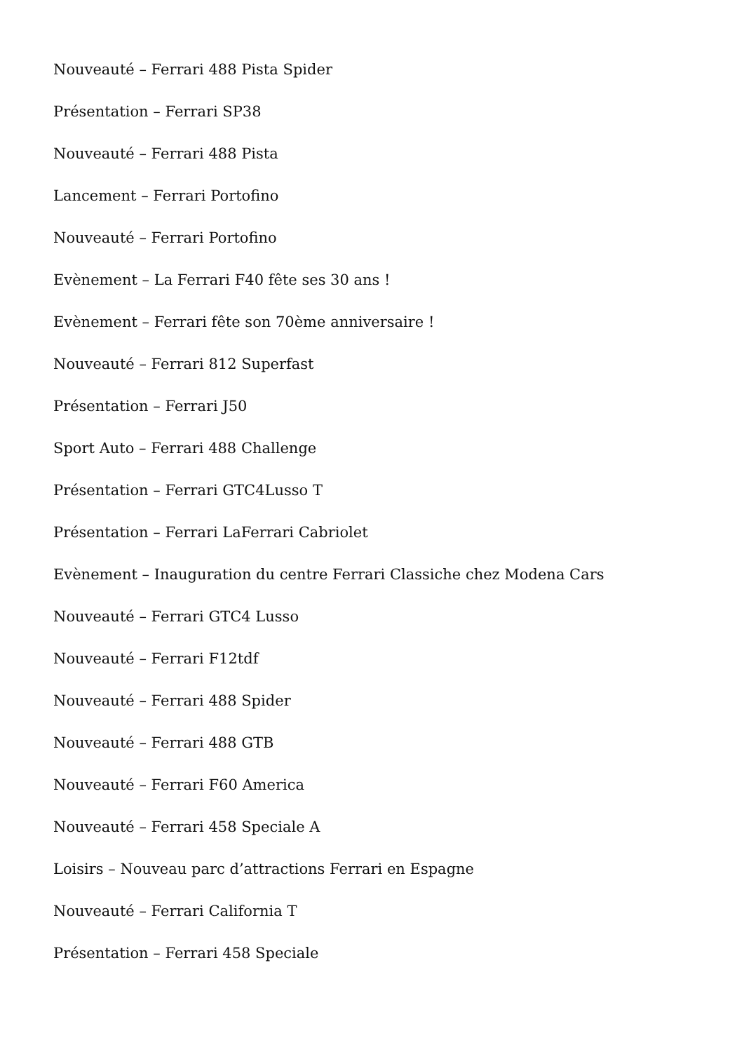Nouveauté – Ferrari 488 Pista Spider
Présentation – Ferrari SP38
Nouveauté – Ferrari 488 Pista
Lancement – Ferrari Portofino
Nouveauté – Ferrari Portofino
Evènement – La Ferrari F40 fête ses 30 ans !
Evènement – Ferrari fête son 70ème anniversaire !
Nouveauté – Ferrari 812 Superfast
Présentation – Ferrari J50
Sport Auto – Ferrari 488 Challenge
Présentation – Ferrari GTC4Lusso T
Présentation – Ferrari LaFerrari Cabriolet
Evènement – Inauguration du centre Ferrari Classiche chez Modena Cars
Nouveauté – Ferrari GTC4 Lusso
Nouveauté – Ferrari F12tdf
Nouveauté – Ferrari 488 Spider
Nouveauté – Ferrari 488 GTB
Nouveauté – Ferrari F60 America
Nouveauté – Ferrari 458 Speciale A
Loisirs – Nouveau parc d’attractions Ferrari en Espagne
Nouveauté – Ferrari California T
Présentation – Ferrari 458 Speciale